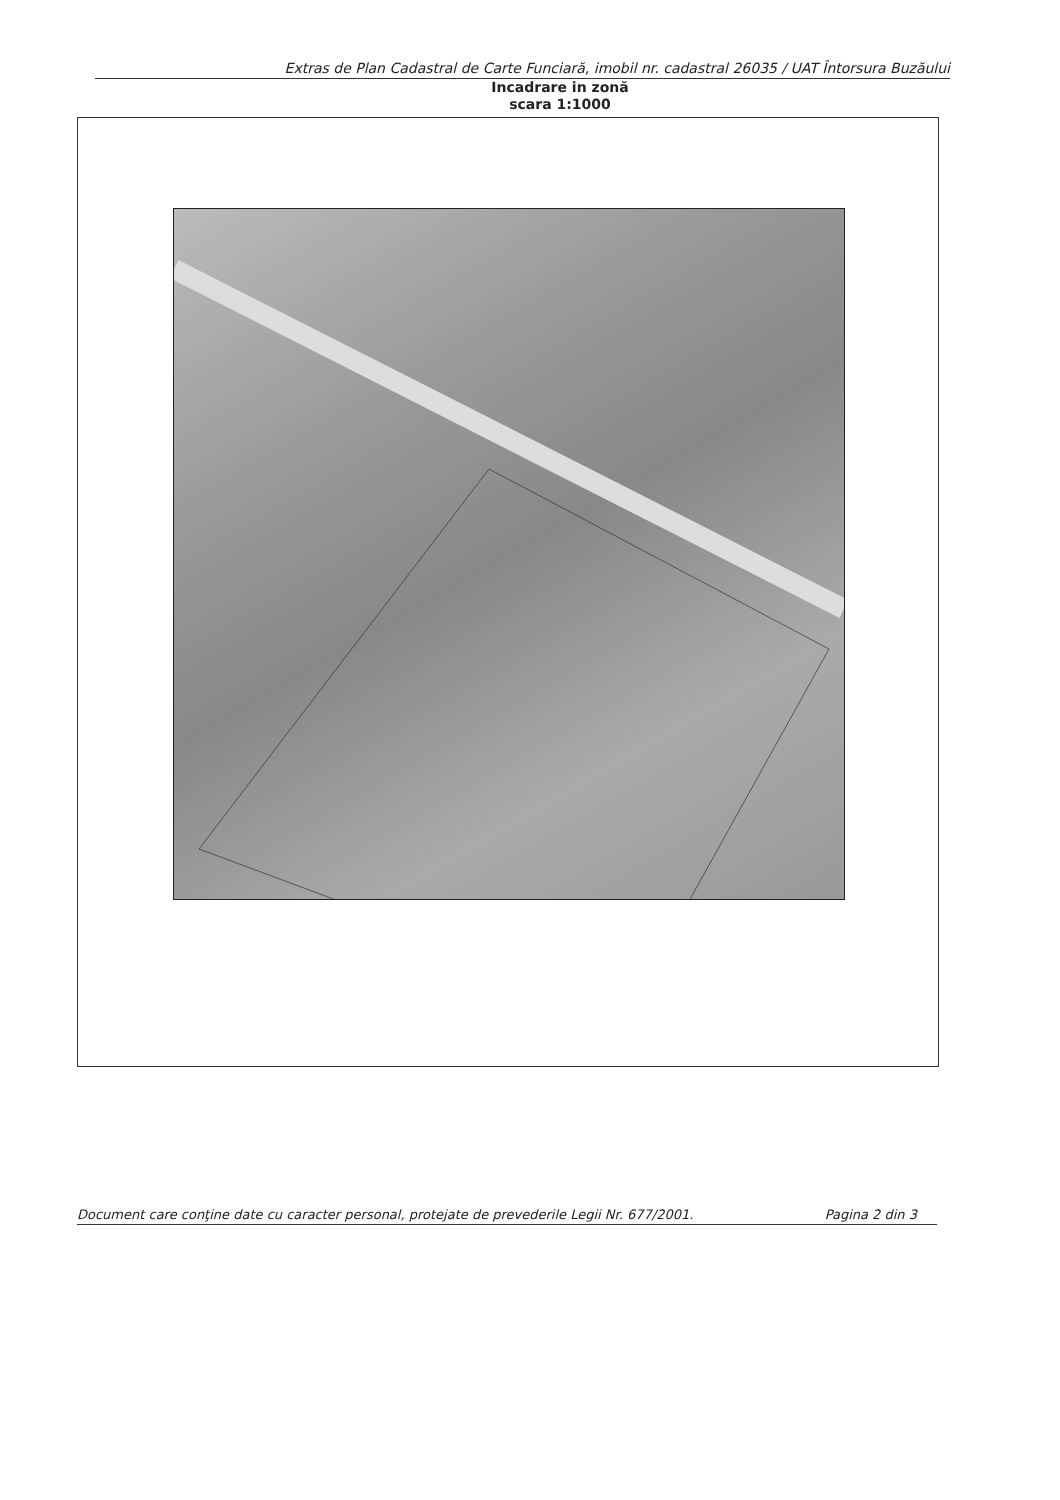Extras de Plan Cadastral de Carte Funciară, imobil nr. cadastral 26035 / UAT Întorsura Buzăului
Incadrare in zonă
scara 1:1000
Document care conţine date cu caracter personal, protejate de prevederile Legii Nr. 677/2001. Pagina 2 din 3